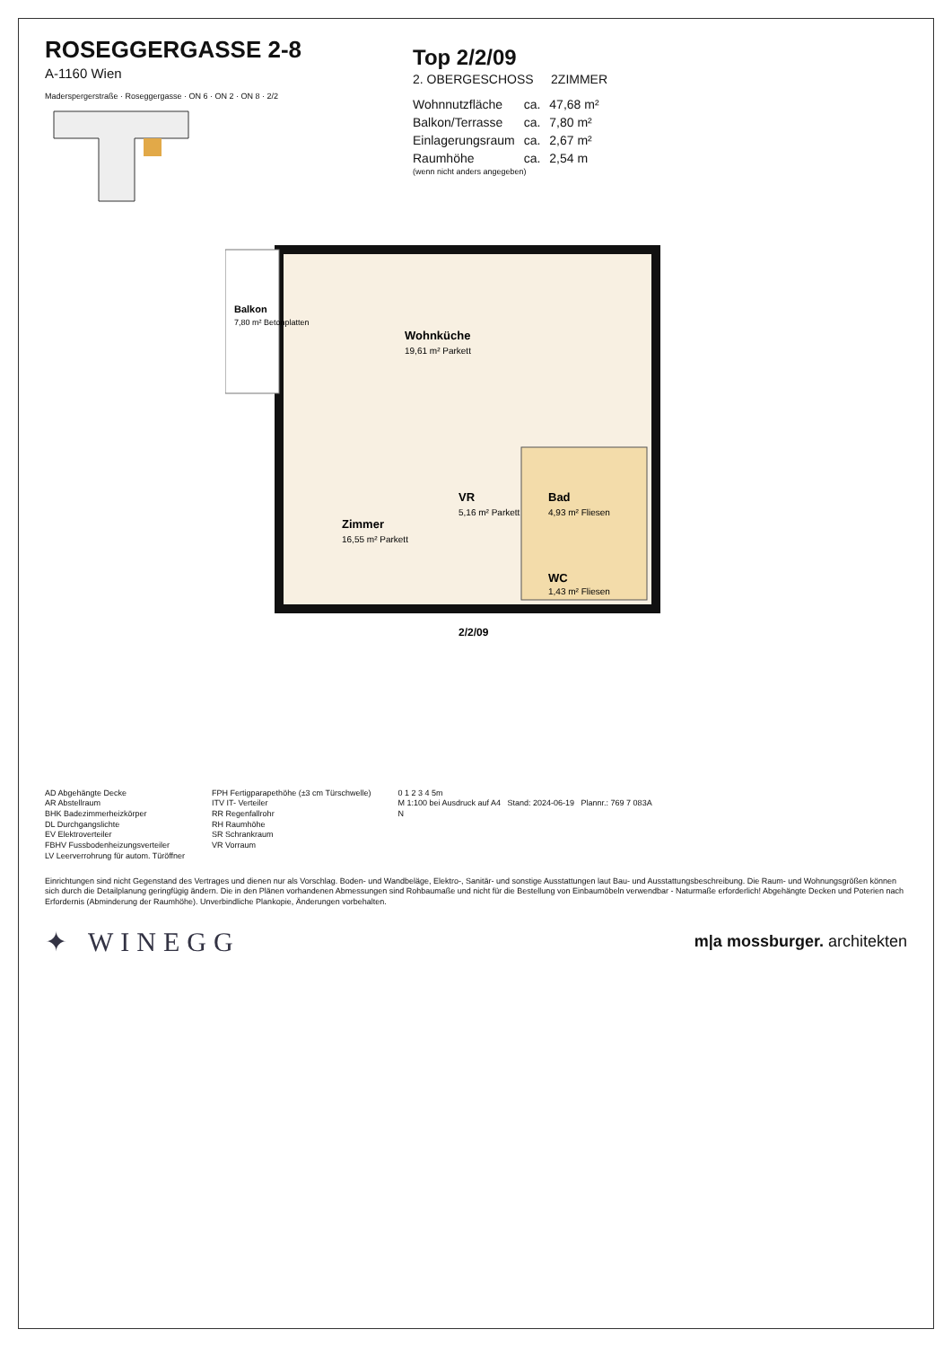ROSEGGERGASSE 2-8
A-1160 Wien
Maderspergerstraße · Roseggergasse · ON 6 · ON 2 · ON 8 · 2/2
Top 2/2/09
2. OBERGESCHOSS 2ZIMMER
| Wohnnutzfläche | ca. | 47,68 m² |
| Balkon/Terrasse | ca. | 7,80 m² |
| Einlagerungsraum | ca. | 2,67 m² |
| Raumhöhe | ca. | 2,54 m |
(wenn nicht anders angegeben)
Wohnküche
19,61 m² Parkett
Balkon
7,80 m² Betonplatten
Zimmer
16,55 m² Parkett
VR
5,16 m² Parkett
Bad
4,93 m² Fliesen
WC
1,43 m² Fliesen
2/2/09
AD Abgehängte Decke
AR Abstellraum
BHK Badezimmerheizkörper
DL Durchgangslichte
EV Elektroverteiler
FBHV Fussbodenheizungsverteiler
LV Leerverrohrung für autom. Türöffner
FPH Fertigparapethöhe (±3 cm Türschwelle)
ITV IT- Verteiler
RR Regenfallrohr
RH Raumhöhe
SR Schrankraum
VR Vorraum
0 1 2 3 4 5m
M 1:100 bei Ausdruck auf A4 Stand: 2024-06-19 Plannr.: 769 7 083A
N
Einrichtungen sind nicht Gegenstand des Vertrages und dienen nur als Vorschlag. Boden- und Wandbeläge, Elektro-, Sanitär- und sonstige Ausstattungen laut Bau- und Ausstattungsbeschreibung. Die Raum- und Wohnungsgrößen können sich durch die Detailplanung geringfügig ändern. Die in den Plänen vorhandenen Abmessungen sind Rohbaumaße und nicht für die Bestellung von Einbaumöbeln verwendbar - Naturmaße erforderlich! Abgehängte Decken und Poterien nach Erfordernis (Abminderung der Raumhöhe). Unverbindliche Plankopie, Änderungen vorbehalten.
✦ WINEGG
m|a mossburger. architekten